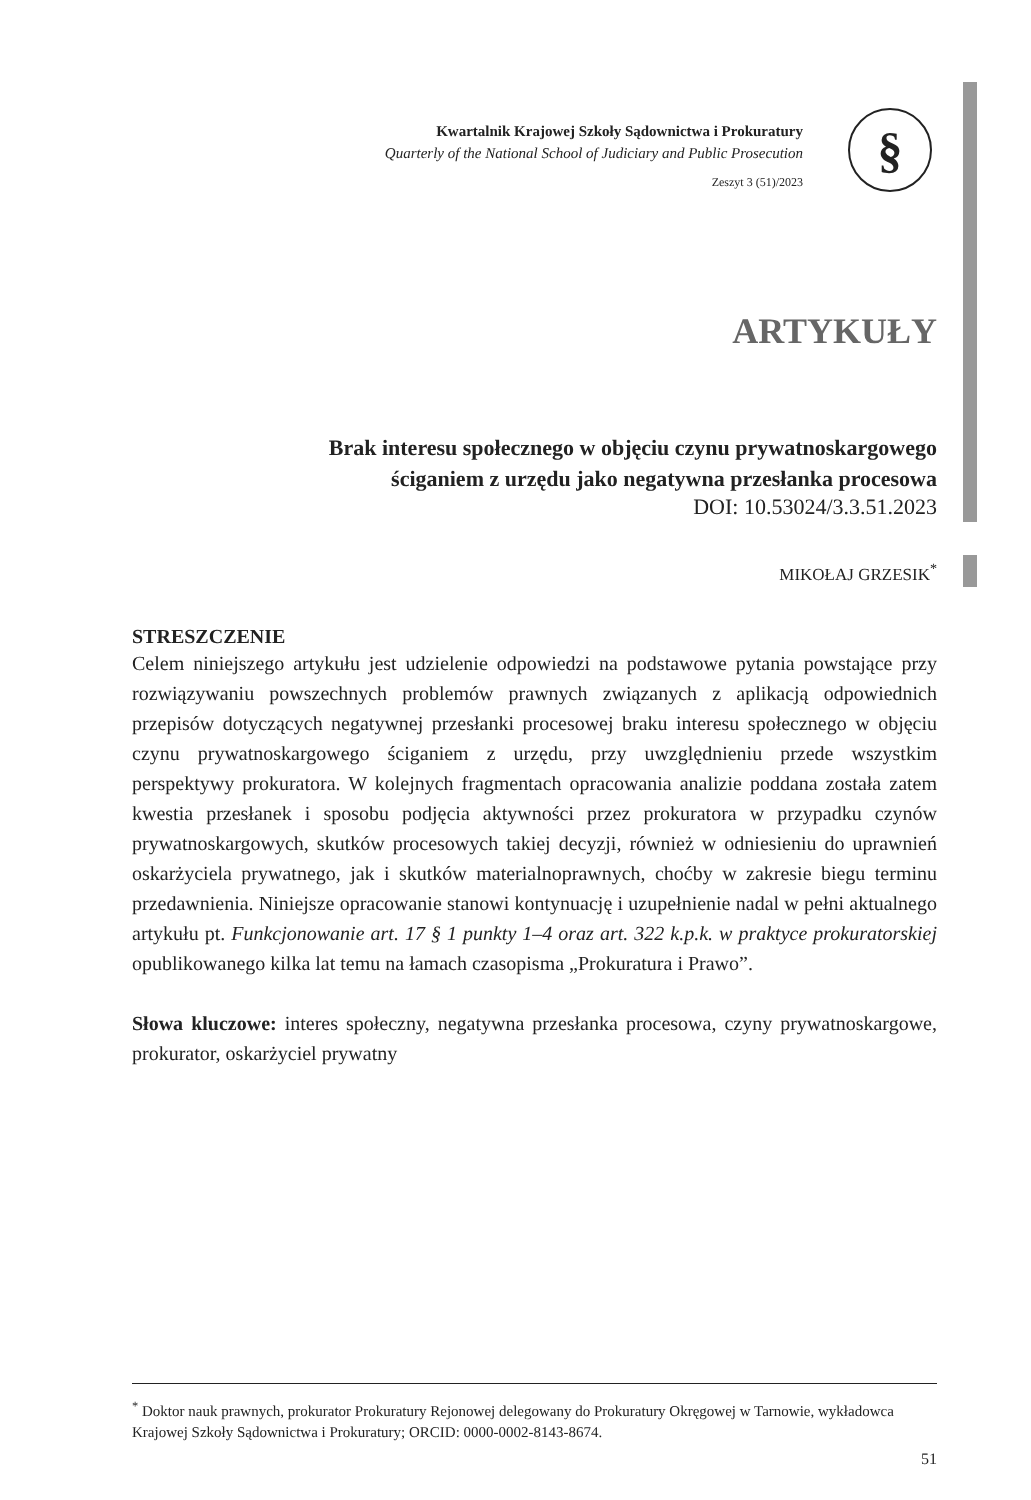Kwartalnik Krajowej Szkoły Sądownictwa i Prokuratury
Quarterly of the National School of Judiciary and Public Prosecution
Zeszyt 3 (51)/2023
§
ARTYKUŁY
Brak interesu społecznego w objęciu czynu prywatnoskargowego
ściganiem z urzędu jako negatywna przesłanka procesowa
DOI: 10.53024/3.3.51.2023
MIKOŁAJ GRZESIK<sup>*</sup>
STRESZCZENIE
Celem niniejszego artykułu jest udzielenie odpowiedzi na podstawowe pytania powstające przy rozwiązywaniu powszechnych problemów prawnych związanych z aplikacją odpowiednich przepisów dotyczących negatywnej przesłanki procesowej braku interesu społecznego w objęciu czynu prywatnoskargowego ściganiem z urzędu, przy uwzględnieniu przede wszystkim perspektywy prokuratora. W kolejnych fragmentach opracowania analizie poddana została zatem kwestia przesłanek i sposobu podjęcia aktywności przez prokuratora w przypadku czynów prywatnoskargowych, skutków procesowych takiej decyzji, również w odniesieniu do uprawnień oskarżyciela prywatnego, jak i skutków materialnoprawnych, choćby w zakresie biegu terminu przedawnienia. Niniejsze opracowanie stanowi kontynuację i uzupełnienie nadal w pełni aktualnego artykułu pt. Funkcjonowanie art. 17 § 1 punkty 1–4 oraz art. 322 k.p.k. w praktyce prokuratorskiej opublikowanego kilka lat temu na łamach czasopisma „Prokuratura i Prawo”.
Słowa kluczowe: interes społeczny, negatywna przesłanka procesowa, czyny prywatnoskargowe, prokurator, oskarżyciel prywatny
<sup>*</sup> Doktor nauk prawnych, prokurator Prokuratury Rejonowej delegowany do Prokuratury Okręgowej w Tarnowie, wykładowca Krajowej Szkoły Sądownictwa i Prokuratury; ORCID: 0000-0002-8143-8674.
51